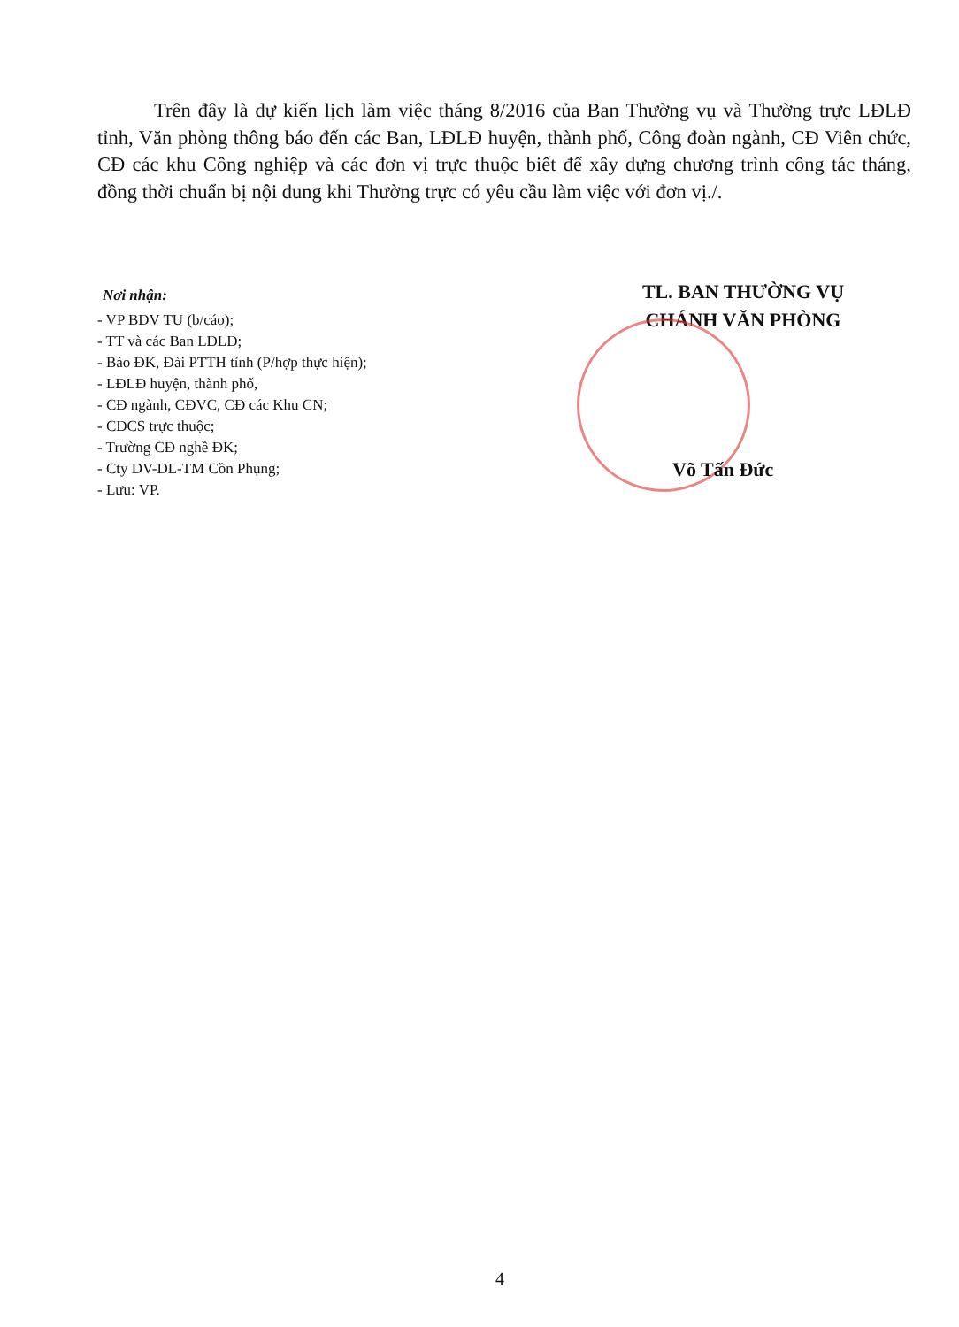Trên đây là dự kiến lịch làm việc tháng 8/2016 của Ban Thường vụ và Thường trực LĐLĐ tỉnh, Văn phòng thông báo đến các Ban, LĐLĐ huyện, thành phố, Công đoàn ngành, CĐ Viên chức, CĐ các khu Công nghiệp và các đơn vị trực thuộc biết để xây dựng chương trình công tác tháng, đồng thời chuẩn bị nội dung khi Thường trực có yêu cầu làm việc với đơn vị./.
Nơi nhận:
- VP BDV TU (b/cáo);
- TT và các Ban LĐLĐ;
- Báo ĐK, Đài PTTH tỉnh (P/hợp thực hiện);
- LĐLĐ huyện, thành phố,
- CĐ ngành, CĐVC, CĐ các Khu CN;
- CĐCS trực thuộc;
- Trường CĐ nghề ĐK;
- Cty DV-DL-TM Cồn Phụng;
- Lưu: VP.
TL. BAN THƯỜNG VỤ
CHÁNH VĂN PHÒNG
Võ Tấn Đức
4